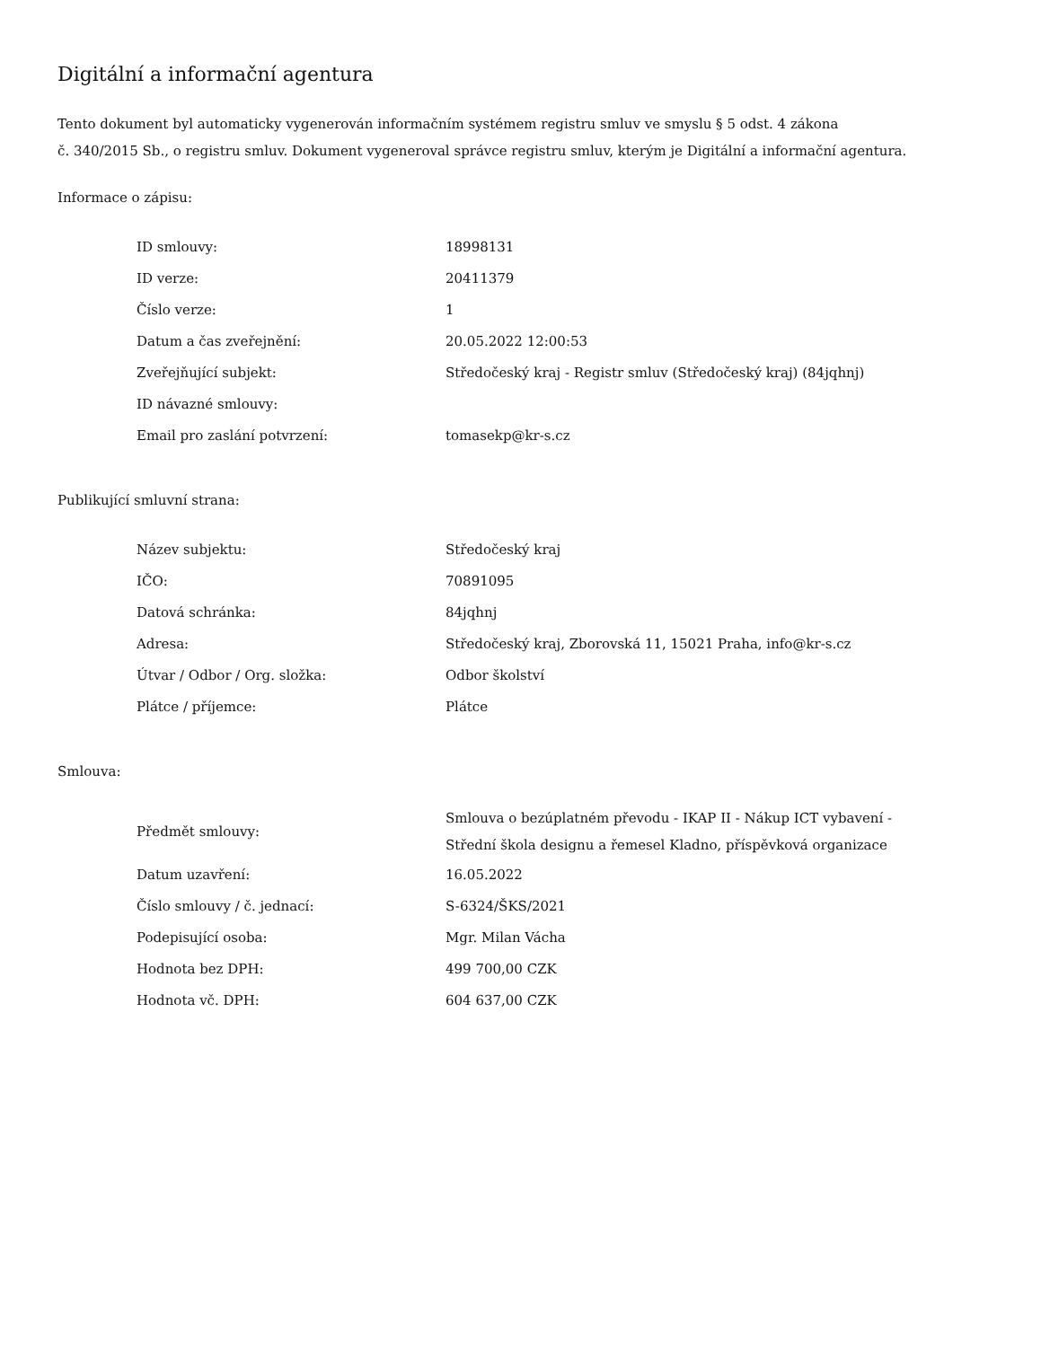Digitální a informační agentura
Tento dokument byl automaticky vygenerován informačním systémem registru smluv ve smyslu § 5 odst. 4 zákona
č. 340/2015 Sb., o registru smluv. Dokument vygeneroval správce registru smluv, kterým je Digitální a informační agentura.
Informace o zápisu:
| ID smlouvy: | 18998131 |
| ID verze: | 20411379 |
| Číslo verze: | 1 |
| Datum a čas zveřejnění: | 20.05.2022 12:00:53 |
| Zveřejňující subjekt: | Středočeský kraj - Registr smluv (Středočeský kraj) (84jqhnj) |
| ID návazné smlouvy: | |
| Email pro zaslání potvrzení: | tomasekp@kr-s.cz |
Publikující smluvní strana:
| Název subjektu: | Středočeský kraj |
| IČO: | 70891095 |
| Datová schránka: | 84jqhnj |
| Adresa: | Středočeský kraj, Zborovská 11, 15021 Praha, info@kr-s.cz |
| Útvar / Odbor / Org. složka: | Odbor školství |
| Plátce / příjemce: | Plátce |
Smlouva:
| Předmět smlouvy: | Smlouva o bezúplatném převodu - IKAP II - Nákup ICT vybavení - Střední škola designu a řemesel Kladno, příspěvková organizace |
| Datum uzavření: | 16.05.2022 |
| Číslo smlouvy / č. jednací: | S-6324/ŠKS/2021 |
| Podepisující osoba: | Mgr. Milan Vácha |
| Hodnota bez DPH: | 499 700,00 CZK |
| Hodnota vč. DPH: | 604 637,00 CZK |